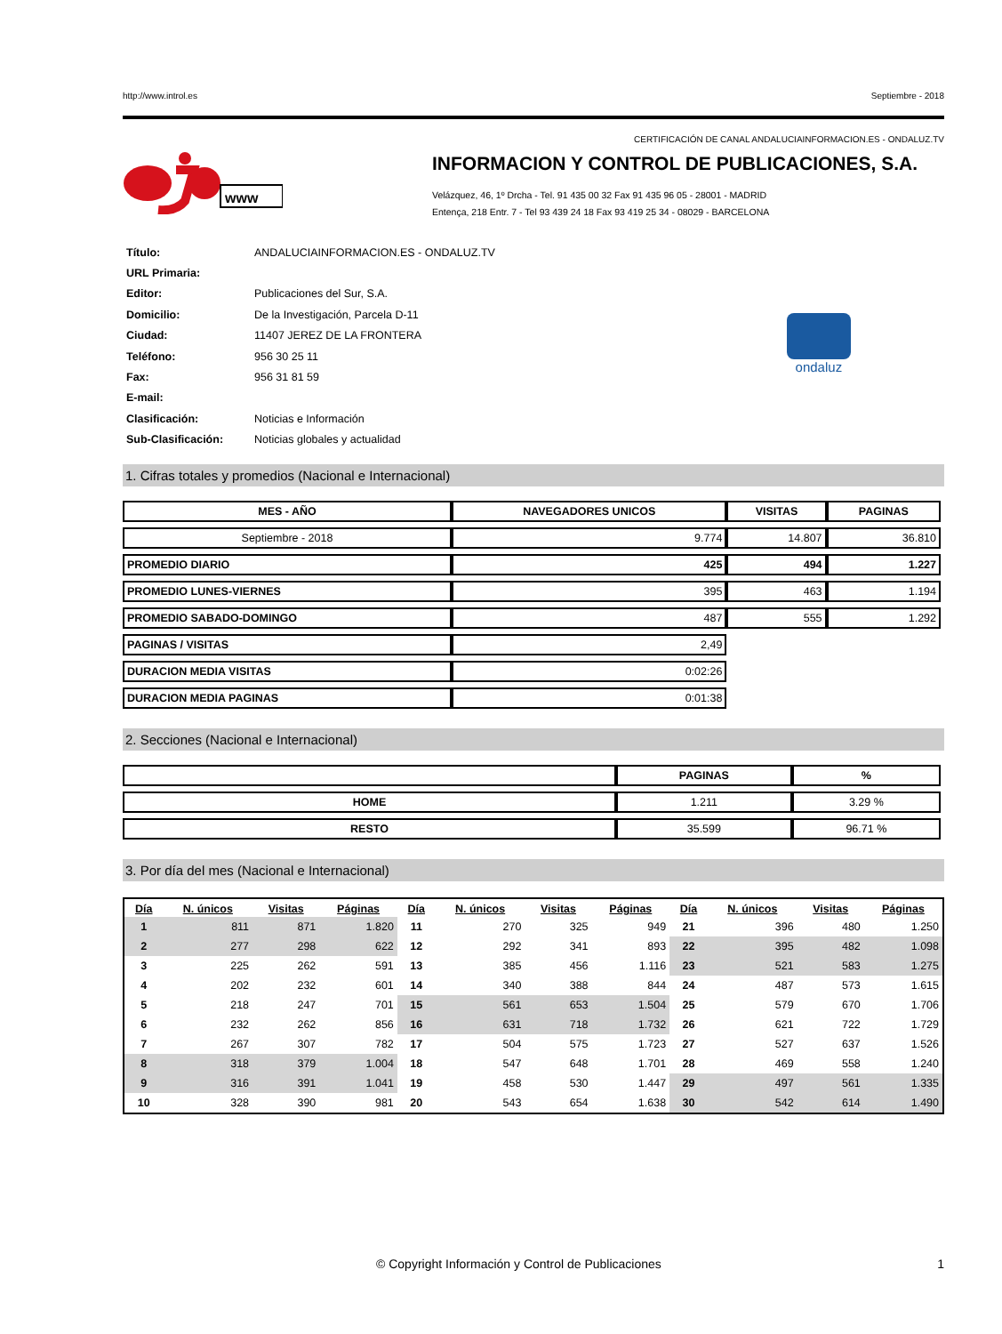http://www.introl.es Septiembre - 2018
CERTIFICACIÓN DE CANAL ANDALUCIAINFORMACION.ES - ONDALUZ.TV
www
INFORMACION Y CONTROL DE PUBLICACIONES, S.A.
Velázquez, 46, 1º Drcha - Tel. 91 435 00 32 Fax 91 435 96 05 - 28001 - MADRID
Entença, 218 Entr. 7 - Tel 93 439 24 18 Fax 93 419 25 34 - 08029 - BARCELONA
| Título: | ANDALUCIAINFORMACION.ES - ONDALUZ.TV |
| URL Primaria: | |
| Editor: | Publicaciones del Sur, S.A. |
| Domicilio: | De la Investigación, Parcela D-11 |
| Ciudad: | 11407 JEREZ DE LA FRONTERA |
| Teléfono: | 956 30 25 11 |
| Fax: | 956 31 81 59 |
| E-mail: | |
| Clasificación: | Noticias e Información |
| Sub-Clasificación: | Noticias globales y actualidad |
ondaluz
1. Cifras totales y promedios (Nacional e Internacional)
| MES - AÑO | NAVEGADORES UNICOS | VISITAS | PAGINAS |
| --- | --- | --- | --- |
| Septiembre - 2018 | 9.774 | 14.807 | 36.810 |
| PROMEDIO DIARIO | 425 | 494 | 1.227 |
| PROMEDIO LUNES-VIERNES | 395 | 463 | 1.194 |
| PROMEDIO SABADO-DOMINGO | 487 | 555 | 1.292 |
| PAGINAS / VISITAS | 2,49 | | |
| DURACION MEDIA VISITAS | 0:02:26 | | |
| DURACION MEDIA PAGINAS | 0:01:38 | | |
2. Secciones (Nacional e Internacional)
| | PAGINAS | % |
| --- | --- | --- |
| HOME | 1.211 | 3.29 % |
| RESTO | 35.599 | 96.71 % |
3. Por día del mes (Nacional e Internacional)
| Día | N. únicos | Visitas | Páginas | Día | N. únicos | Visitas | Páginas | Día | N. únicos | Visitas | Páginas |
| --- | --- | --- | --- | --- | --- | --- | --- | --- | --- | --- | --- |
| 1 | 811 | 871 | 1.820 | 11 | 270 | 325 | 949 | 21 | 396 | 480 | 1.250 |
| 2 | 277 | 298 | 622 | 12 | 292 | 341 | 893 | 22 | 395 | 482 | 1.098 |
| 3 | 225 | 262 | 591 | 13 | 385 | 456 | 1.116 | 23 | 521 | 583 | 1.275 |
| 4 | 202 | 232 | 601 | 14 | 340 | 388 | 844 | 24 | 487 | 573 | 1.615 |
| 5 | 218 | 247 | 701 | 15 | 561 | 653 | 1.504 | 25 | 579 | 670 | 1.706 |
| 6 | 232 | 262 | 856 | 16 | 631 | 718 | 1.732 | 26 | 621 | 722 | 1.729 |
| 7 | 267 | 307 | 782 | 17 | 504 | 575 | 1.723 | 27 | 527 | 637 | 1.526 |
| 8 | 318 | 379 | 1.004 | 18 | 547 | 648 | 1.701 | 28 | 469 | 558 | 1.240 |
| 9 | 316 | 391 | 1.041 | 19 | 458 | 530 | 1.447 | 29 | 497 | 561 | 1.335 |
| 10 | 328 | 390 | 981 | 20 | 543 | 654 | 1.638 | 30 | 542 | 614 | 1.490 |
© Copyright Información y Control de Publicaciones 1